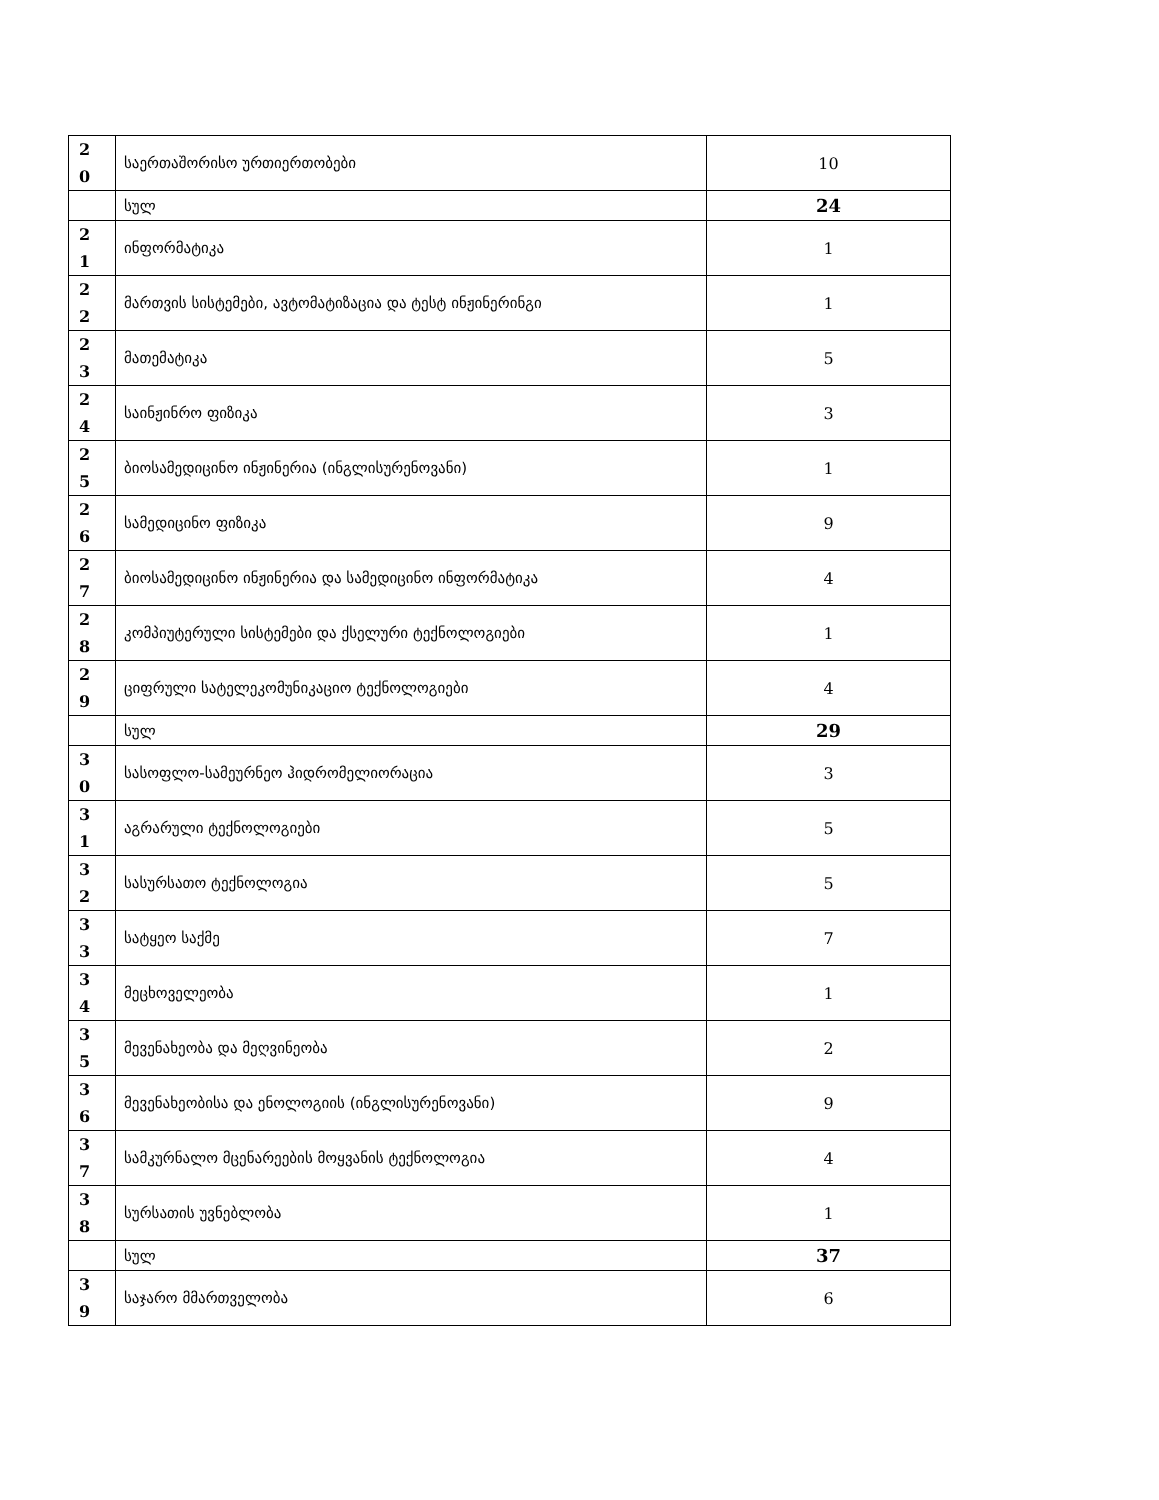| 2 0 | საერთაშორისო ურთიერთობები | 10 |
| | სულ | 24 |
| 2 1 | ინფორმატიკა | 1 |
| 2 2 | მართვის სისტემები, ავტომატიზაცია და ტესტ ინჟინერინგი | 1 |
| 2 3 | მათემატიკა | 5 |
| 2 4 | საინჟინრო ფიზიკა | 3 |
| 2 5 | ბიოსამედიცინო ინჟინერია (ინგლისურენოვანი) | 1 |
| 2 6 | სამედიცინო ფიზიკა | 9 |
| 2 7 | ბიოსამედიცინო ინჟინერია და სამედიცინო ინფორმატიკა | 4 |
| 2 8 | კომპიუტერული სისტემები და ქსელური ტექნოლოგიები | 1 |
| 2 9 | ციფრული სატელეკომუნიკაციო ტექნოლოგიები | 4 |
| | სულ | 29 |
| 3 0 | სასოფლო-სამეურნეო ჰიდრომელიორაცია | 3 |
| 3 1 | აგრარული ტექნოლოგიები | 5 |
| 3 2 | სასურსათო ტექნოლოგია | 5 |
| 3 3 | სატყეო საქმე | 7 |
| 3 4 | მეცხოველეობა | 1 |
| 3 5 | მევენახეობა და მეღვინეობა | 2 |
| 3 6 | მევენახეობისა და ენოლოგიის (ინგლისურენოვანი) | 9 |
| 3 7 | სამკურნალო მცენარეების მოყვანის ტექნოლოგია | 4 |
| 3 8 | სურსათის უვნებლობა | 1 |
| | სულ | 37 |
| 3 9 | საჯარო მმართველობა | 6 |